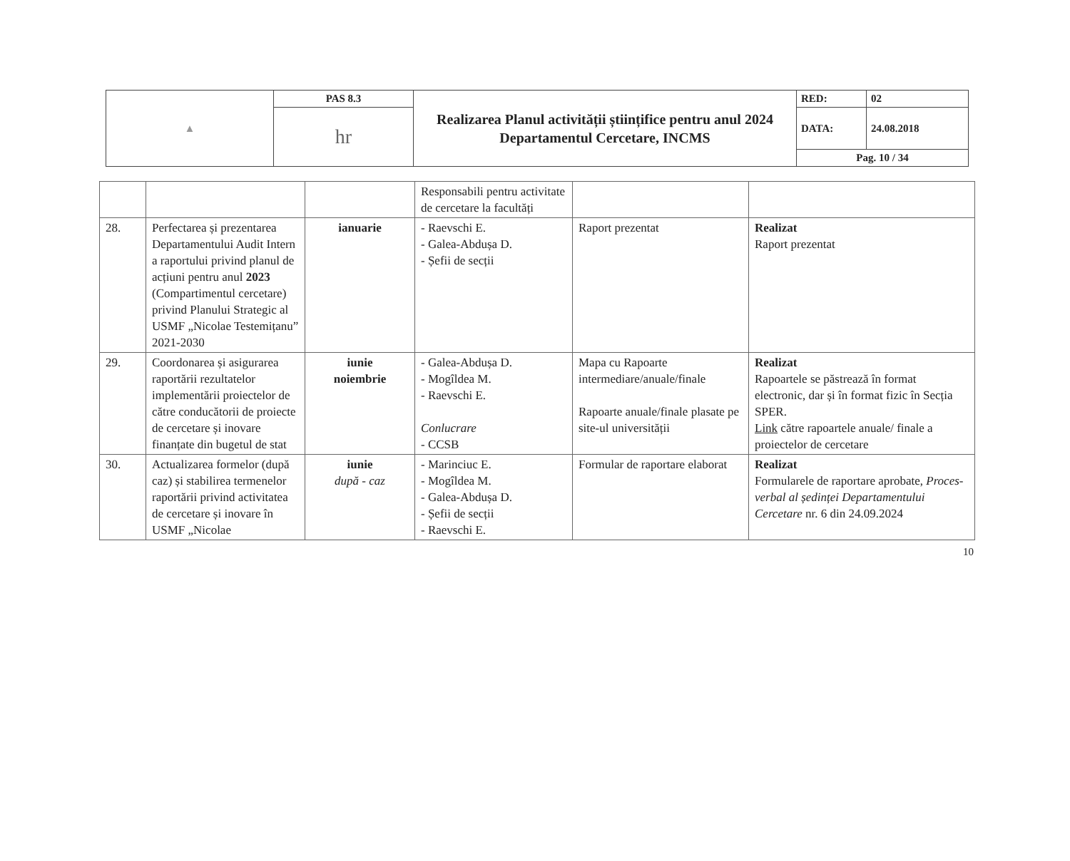| ▲ | PAS 8.3 | Realizarea Planul activității științifice pentru anul 2024 Departamentul Cercetare, INCMS | RED: | 02 |
| | hr | | DATA: | 24.08.2018 |
| | | | Pag. 10 / 34 | |
| | | | Responsabili pentru activitate de cercetare la facultăți | | |
| 28. | Perfectarea și prezentarea Departamentului Audit Intern a raportului privind planul de acțiuni pentru anul 2023 (Compartimentul cercetare) privind Planului Strategic al USMF „Nicolae Testemițanu” 2021-2030 | ianuarie | - Raevschi E. - Galea-Abdușa D. - Șefii de secții | Raport prezentat | Realizat Raport prezentat |
| 29. | Coordonarea și asigurarea raportării rezultatelor implementării proiectelor de către conducătorii de proiecte de cercetare și inovare finanțate din bugetul de stat | iunie noiembrie | - Galea-Abdușa D. - Mogîldea M. - Raevschi E. Conlucrare - CCSB | Mapa cu Rapoarte intermediare/anuale/finale Rapoarte anuale/finale plasate pe site-ul universității | Realizat Rapoartele se păstrează în format electronic, dar și în format fizic în Secția SPER. Link către rapoartele anuale/ finale a proiectelor de cercetare |
| 30. | Actualizarea formelor (după caz) și stabilirea termenelor raportării privind activitatea de cercetare și inovare în USMF „Nicolae | iunie după - caz | - Marinciuc E. - Mogîldea M. - Galea-Abdușa D. - Șefii de secții - Raevschi E. | Formular de raportare elaborat | Realizat Formularele de raportare aprobate, Proces-verbal al ședinței Departamentului Cercetare nr. 6 din 24.09.2024 |
10